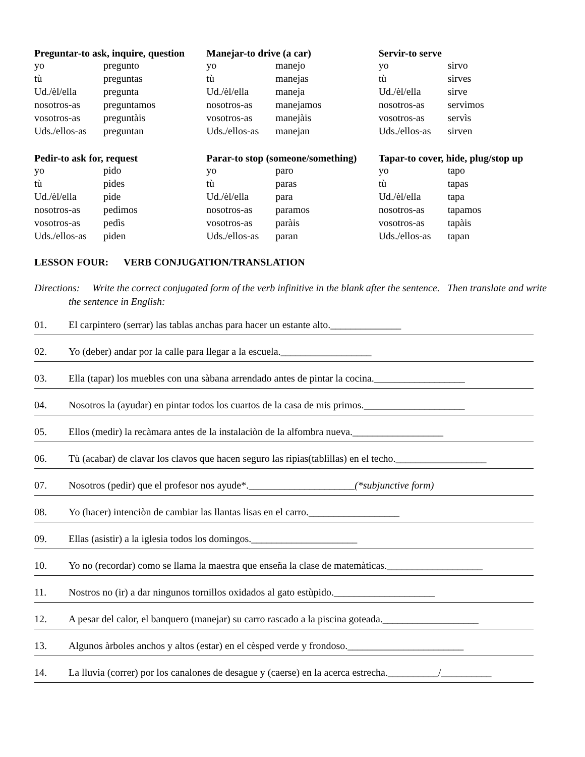Preguntar-to ask, inquire, question
| yo | pregunto |
| tù | preguntas |
| Ud./èl/ella | pregunta |
| nosotros-as | preguntamos |
| vosotros-as | preguntàis |
| Uds./ellos-as | preguntan |
Pedir-to ask for, request
| yo | pido |
| tù | pides |
| Ud./èl/ella | pide |
| nosotros-as | pedimos |
| vosotros-as | pedìs |
| Uds./ellos-as | piden |
Manejar-to drive (a car)
| yo | manejo |
| tù | manejas |
| Ud./èl/ella | maneja |
| nosotros-as | manejamos |
| vosotros-as | manejàis |
| Uds./ellos-as | manejan |
Parar-to stop (someone/something)
| yo | paro |
| tù | paras |
| Ud./èl/ella | para |
| nosotros-as | paramos |
| vosotros-as | paràis |
| Uds./ellos-as | paran |
Servir-to serve
| yo | sirvo |
| tù | sirves |
| Ud./èl/ella | sirve |
| nosotros-as | servimos |
| vosotros-as | servìs |
| Uds./ellos-as | sirven |
Tapar-to cover, hide, plug/stop up
| yo | tapo |
| tù | tapas |
| Ud./èl/ella | tapa |
| nosotros-as | tapamos |
| vosotros-as | tapàis |
| Uds./ellos-as | tapan |
LESSON FOUR: VERB CONJUGATION/TRANSLATION
Directions: Write the correct conjugated form of the verb infinitive in the blank after the sentence. Then translate and write the sentence in English:
01. El carpintero (serrar) las tablas anchas para hacer un estante alto.______________
02. Yo (deber) andar por la calle para llegar a la escuela.__________________
03. Ella (tapar) los muebles con una sàbana arrendado antes de pintar la cocina.__________________
04. Nosotros la (ayudar) en pintar todos los cuartos de la casa de mis primos.____________________
05. Ellos (medir) la recàmara antes de la instalaciòn de la alfombra nueva.__________________
06. Tù (acabar) de clavar los clavos que hacen seguro las ripias(tablillas) en el techo.__________________
07. Nosotros (pedir) que el profesor nos ayude*._____________________(*subjunctive form)
08. Yo (hacer) intenciòn de cambiar las llantas lisas en el carro.__________________
09. Ellas (asistir) a la iglesia todos los domingos._____________________
10. Yo no (recordar) como se llama la maestra que enseña la clase de matemàticas.___________________
11. Nostros no (ir) a dar ningunos tornillos oxidados al gato estùpido.____________________
12. A pesar del calor, el banquero (manejar) su carro rascado a la piscina goteada.___________________
13. Algunos àrboles anchos y altos (estar) en el cèsped verde y frondoso._______________________
14. La lluvia (correr) por los canalones de desague y (caerse) en la acerca estrecha.__________/__________